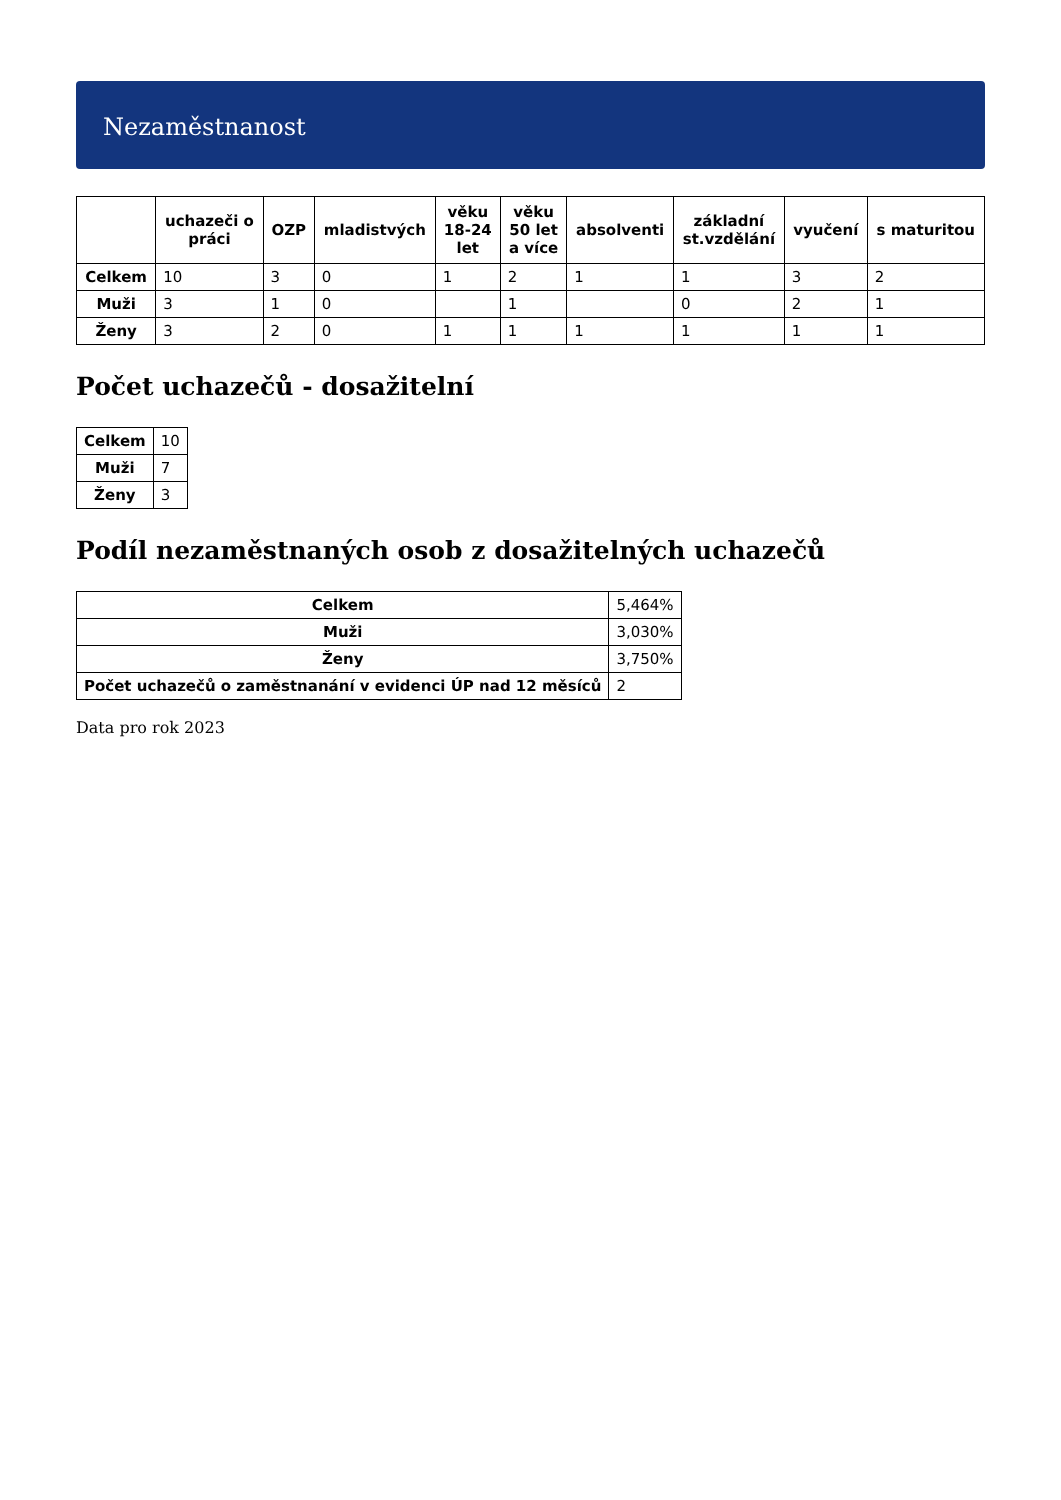Nezaměstnanost
| | uchazeči o práci | OZP | mladistvých | věku 18-24 let | věku 50 let a více | absolventi | základní st.vzdělání | vyučení | s maturitou |
| --- | --- | --- | --- | --- | --- | --- | --- | --- | --- |
| Celkem | 10 | 3 | 0 | 1 | 2 | 1 | 1 | 3 | 2 |
| Muži | 3 | 1 | 0 | | 1 | | 0 | 2 | 1 |
| Ženy | 3 | 2 | 0 | 1 | 1 | 1 | 1 | 1 | 1 |
Počet uchazečů - dosažitelní
| Celkem | 10 |
| Muži | 7 |
| Ženy | 3 |
Podíl nezaměstnaných osob z dosažitelných uchazečů
| Celkem | 5,464% |
| Muži | 3,030% |
| Ženy | 3,750% |
| Počet uchazečů o zaměstnanání v evidenci ÚP nad 12 měsíců | 2 |
Data pro rok 2023